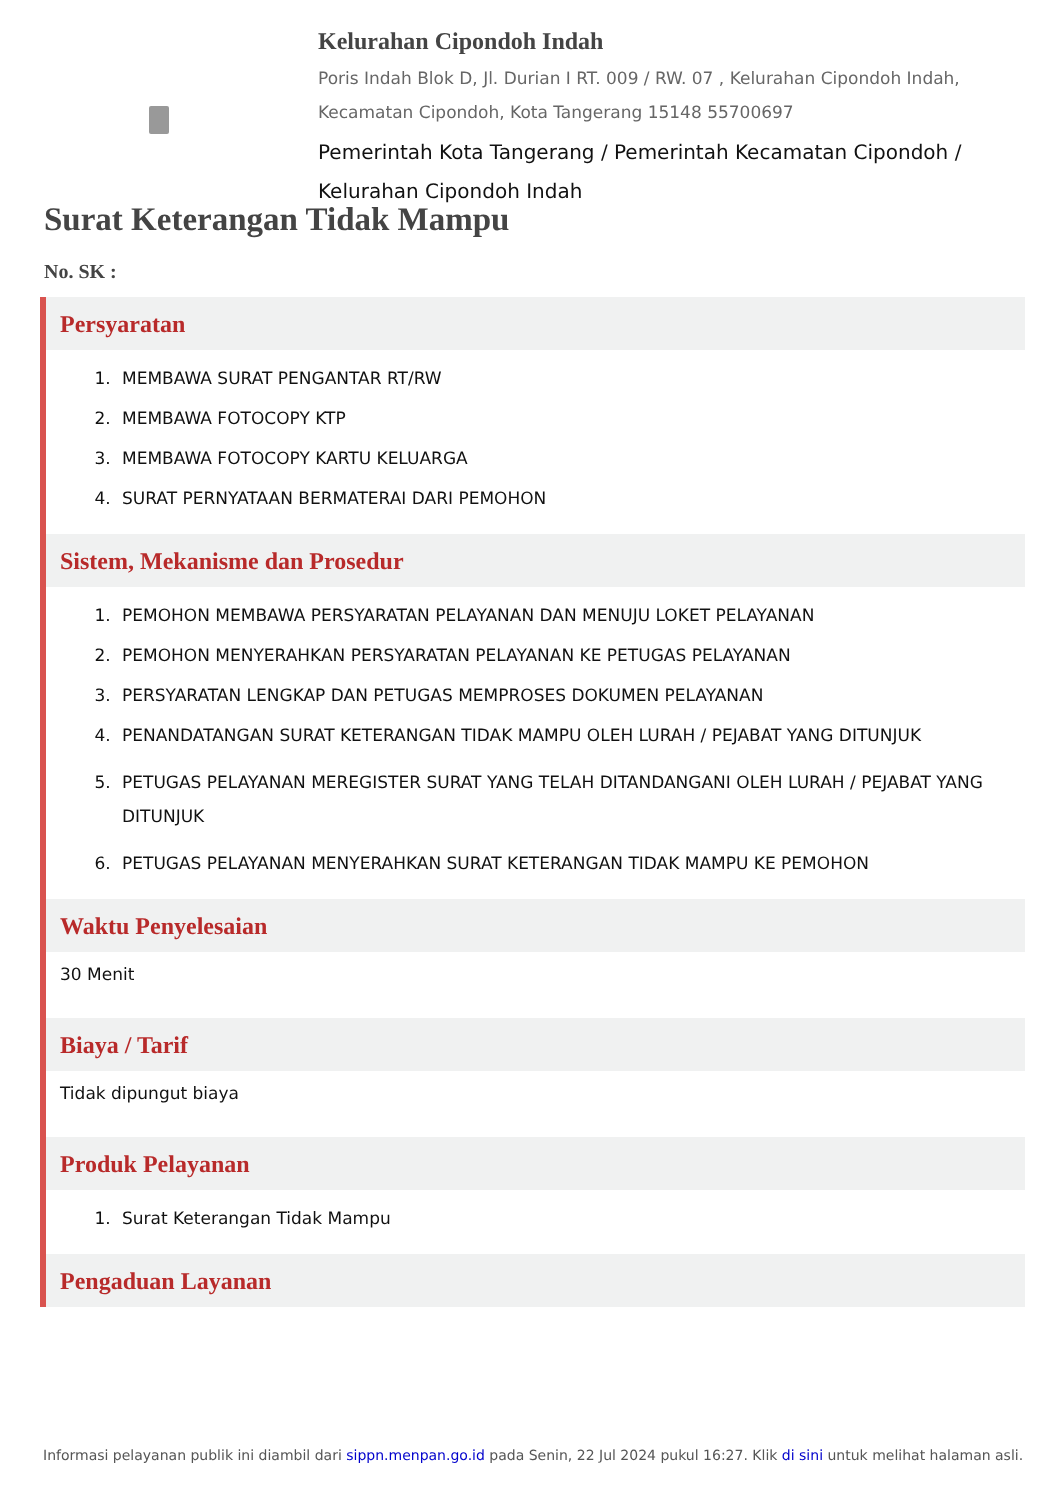Kelurahan Cipondoh Indah
Poris Indah Blok D, Jl. Durian I RT. 009 / RW. 07 , Kelurahan Cipondoh Indah, Kecamatan Cipondoh, Kota Tangerang 15148 55700697
Pemerintah Kota Tangerang / Pemerintah Kecamatan Cipondoh / Kelurahan Cipondoh Indah
Surat Keterangan Tidak Mampu
No. SK :
Persyaratan
1. MEMBAWA SURAT PENGANTAR RT/RW
2. MEMBAWA FOTOCOPY KTP
3. MEMBAWA FOTOCOPY KARTU KELUARGA
4. SURAT PERNYATAAN BERMATERAI DARI PEMOHON
Sistem, Mekanisme dan Prosedur
1. PEMOHON MEMBAWA PERSYARATAN PELAYANAN DAN MENUJU LOKET PELAYANAN
2. PEMOHON MENYERAHKAN PERSYARATAN PELAYANAN KE PETUGAS PELAYANAN
3. PERSYARATAN LENGKAP DAN PETUGAS MEMPROSES DOKUMEN PELAYANAN
4. PENANDATANGAN SURAT KETERANGAN TIDAK MAMPU OLEH LURAH / PEJABAT YANG DITUNJUK
5. PETUGAS PELAYANAN MEREGISTER SURAT YANG TELAH DITANDANGANI OLEH LURAH / PEJABAT YANG DITUNJUK
6. PETUGAS PELAYANAN MENYERAHKAN SURAT KETERANGAN TIDAK MAMPU KE PEMOHON
Waktu Penyelesaian
30 Menit
Biaya / Tarif
Tidak dipungut biaya
Produk Pelayanan
1. Surat Keterangan Tidak Mampu
Pengaduan Layanan
Informasi pelayanan publik ini diambil dari sippn.menpan.go.id pada Senin, 22 Jul 2024 pukul 16:27. Klik di sini untuk melihat halaman asli.